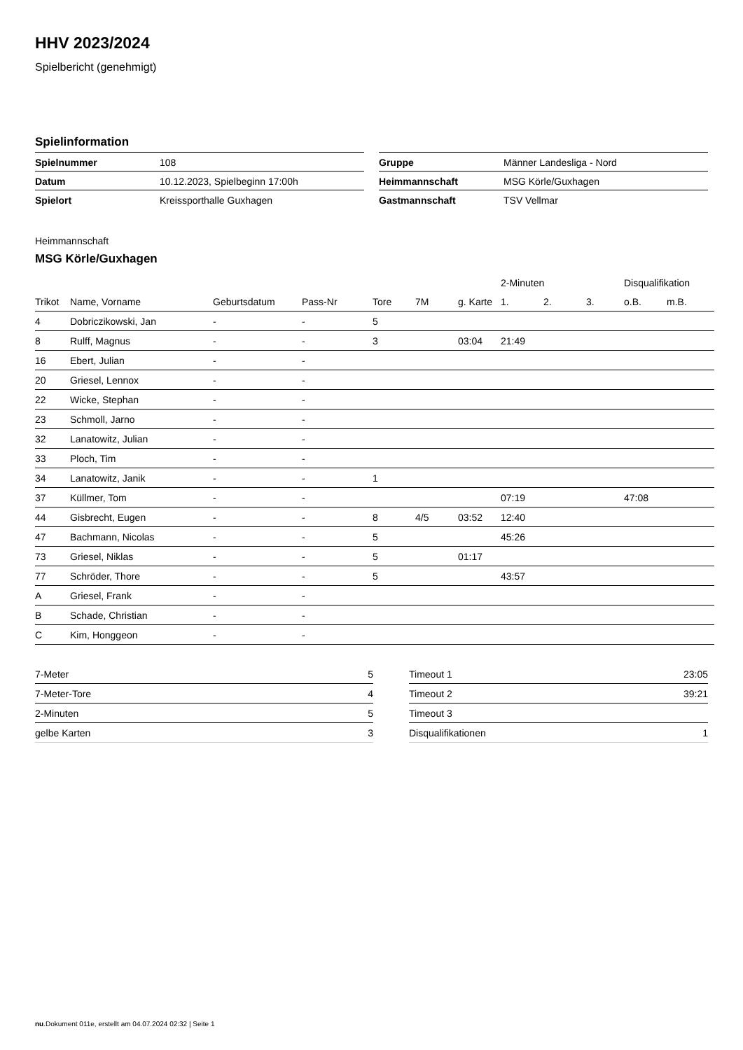HHV 2023/2024
Spielbericht (genehmigt)
Spielinformation
| Spielnummer | 108 |
| Datum | 10.12.2023, Spielbeginn 17:00h |
| Spielort | Kreissporthalle Guxhagen |
| Gruppe | Männer Landesliga - Nord |
| Heimmannschaft | MSG Körle/Guxhagen |
| Gastmannschaft | TSV Vellmar |
Heimmannschaft
MSG Körle/Guxhagen
| | | | | | | | 2-Minuten | | | Disqualifikation | |
| --- | --- | --- | --- | --- | --- | --- | --- | --- | --- | --- | --- |
| Trikot | Name, Vorname | Geburtsdatum | Pass-Nr | Tore | 7M | g. Karte | 1. | 2. | 3. | o.B. | m.B. |
| 4 | Dobriczikowski, Jan | - | - | 5 | | | | | | | |
| 8 | Rulff, Magnus | - | - | 3 | | 03:04 | 21:49 | | | | |
| 16 | Ebert, Julian | - | - | | | | | | | | |
| 20 | Griesel, Lennox | - | - | | | | | | | | |
| 22 | Wicke, Stephan | - | - | | | | | | | | |
| 23 | Schmoll, Jarno | - | - | | | | | | | | |
| 32 | Lanatowitz, Julian | - | - | | | | | | | | |
| 33 | Ploch, Tim | - | - | | | | | | | | |
| 34 | Lanatowitz, Janik | - | - | 1 | | | | | | | |
| 37 | Küllmer, Tom | - | - | | | | 07:19 | | | 47:08 | |
| 44 | Gisbrecht, Eugen | - | - | 8 | 4/5 | 03:52 | 12:40 | | | | |
| 47 | Bachmann, Nicolas | - | - | 5 | | | 45:26 | | | | |
| 73 | Griesel, Niklas | - | - | 5 | | 01:17 | | | | | |
| 77 | Schröder, Thore | - | - | 5 | | | 43:57 | | | | |
| A | Griesel, Frank | - | - | | | | | | | | |
| B | Schade, Christian | - | - | | | | | | | | |
| C | Kim, Honggeon | - | - | | | | | | | | |
| 7-Meter | 5 |
| 7-Meter-Tore | 4 |
| 2-Minuten | 5 |
| gelbe Karten | 3 |
| Timeout 1 | 23:05 |
| Timeout 2 | 39:21 |
| Timeout 3 | |
| Disqualifikationen | 1 |
nu.Dokument 011e, erstellt am 04.07.2024 02:32 | Seite 1